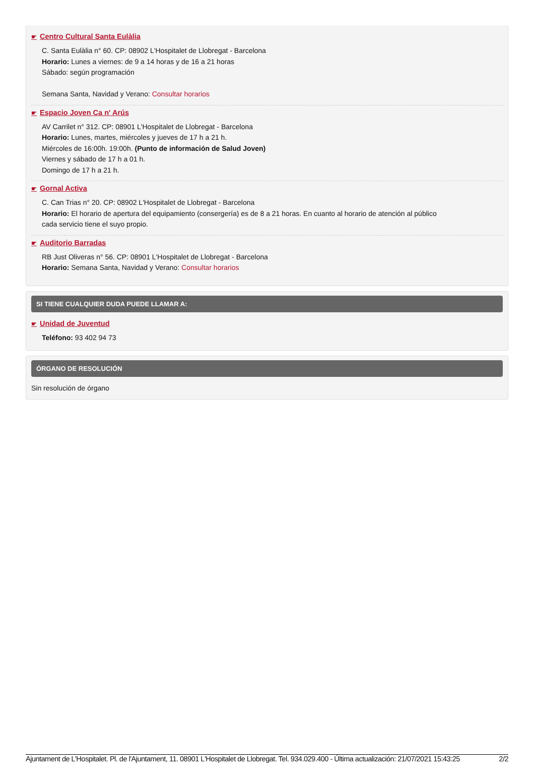☛ Centro Cultural Santa Eulàlia
C. Santa Eulàlia n° 60. CP: 08902 L'Hospitalet de Llobregat - Barcelona
Horario: Lunes a viernes: de 9 a 14 horas y de 16 a 21 horas
Sábado: según programación
Semana Santa, Navidad y Verano: Consultar horarios
☛ Espacio Joven Ca n' Arús
AV Carrilet n° 312. CP: 08901 L'Hospitalet de Llobregat - Barcelona
Horario: Lunes, martes, miércoles y jueves de 17 h a 21 h.
Miércoles de 16:00h. 19:00h. (Punto de información de Salud Joven)
Viernes y sábado de 17 h a 01 h.
Domingo de 17 h a 21 h.
☛ Gornal Activa
C. Can Trias n° 20. CP: 08902 L'Hospitalet de Llobregat - Barcelona
Horario: El horario de apertura del equipamiento (consergería) es de 8 a 21 horas. En cuanto al horario de atención al público
cada servicio tiene el suyo propio.
☛ Auditorio Barradas
RB Just Oliveras n° 56. CP: 08901 L'Hospitalet de Llobregat - Barcelona
Horario: Semana Santa, Navidad y Verano: Consultar horarios
SI TIENE CUALQUIER DUDA PUEDE LLAMAR A:
☛ Unidad de Juventud
Teléfono: 93 402 94 73
ÓRGANO DE RESOLUCIÓN
Sin resolución de órgano
Ajuntament de L'Hospitalet. Pl. de l'Ajuntament, 11. 08901 L'Hospitalet de Llobregat. Tel. 934.029.400 - Última actualización: 21/07/2021 15:43:25 2/2